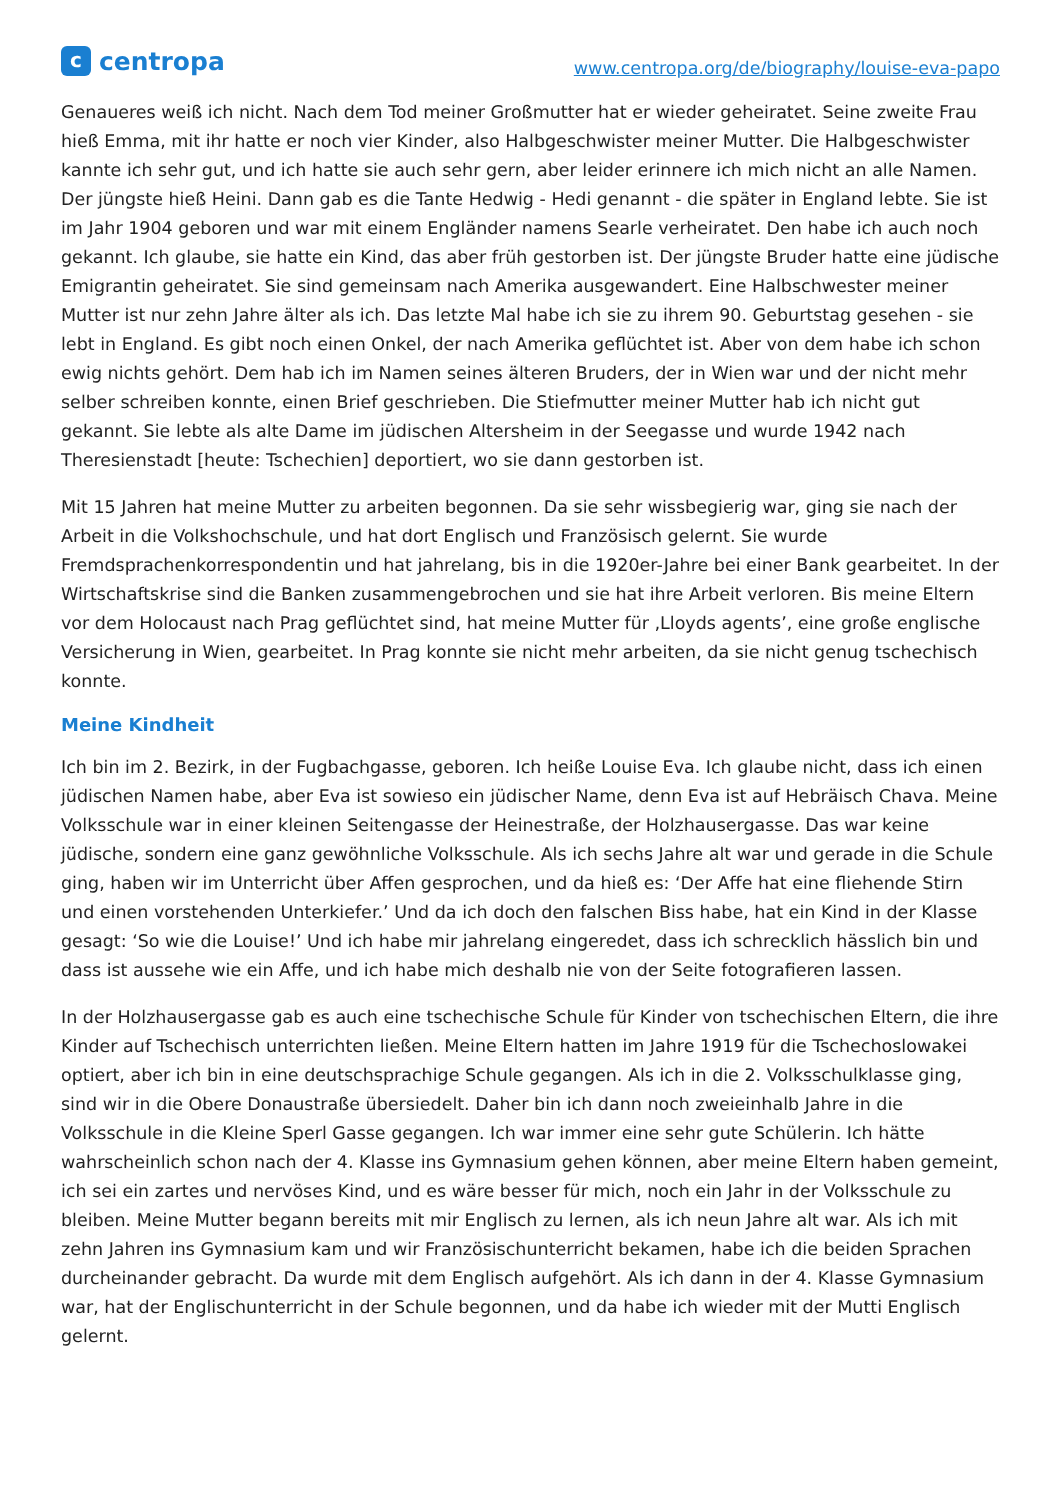c
centropa
www.centropa.org/de/biography/louise-eva-papo
Genaueres weiß ich nicht. Nach dem Tod meiner Großmutter hat er wieder geheiratet. Seine zweite Frau hieß Emma, mit ihr hatte er noch vier Kinder, also Halbgeschwister meiner Mutter. Die Halbgeschwister kannte ich sehr gut, und ich hatte sie auch sehr gern, aber leider erinnere ich mich nicht an alle Namen. Der jüngste hieß Heini. Dann gab es die Tante Hedwig - Hedi genannt - die später in England lebte. Sie ist im Jahr 1904 geboren und war mit einem Engländer namens Searle verheiratet. Den habe ich auch noch gekannt. Ich glaube, sie hatte ein Kind, das aber früh gestorben ist. Der jüngste Bruder hatte eine jüdische Emigrantin geheiratet. Sie sind gemeinsam nach Amerika ausgewandert. Eine Halbschwester meiner Mutter ist nur zehn Jahre älter als ich. Das letzte Mal habe ich sie zu ihrem 90. Geburtstag gesehen - sie lebt in England. Es gibt noch einen Onkel, der nach Amerika geflüchtet ist. Aber von dem habe ich schon ewig nichts gehört. Dem hab ich im Namen seines älteren Bruders, der in Wien war und der nicht mehr selber schreiben konnte, einen Brief geschrieben. Die Stiefmutter meiner Mutter hab ich nicht gut gekannt. Sie lebte als alte Dame im jüdischen Altersheim in der Seegasse und wurde 1942 nach Theresienstadt [heute: Tschechien] deportiert, wo sie dann gestorben ist.
Mit 15 Jahren hat meine Mutter zu arbeiten begonnen. Da sie sehr wissbegierig war, ging sie nach der Arbeit in die Volkshochschule, und hat dort Englisch und Französisch gelernt. Sie wurde Fremdsprachenkorrespondentin und hat jahrelang, bis in die 1920er-Jahre bei einer Bank gearbeitet. In der Wirtschaftskrise sind die Banken zusammengebrochen und sie hat ihre Arbeit verloren. Bis meine Eltern vor dem Holocaust nach Prag geflüchtet sind, hat meine Mutter für ‚Lloyds agents’, eine große englische Versicherung in Wien, gearbeitet. In Prag konnte sie nicht mehr arbeiten, da sie nicht genug tschechisch konnte.
Meine Kindheit
Ich bin im 2. Bezirk, in der Fugbachgasse, geboren. Ich heiße Louise Eva. Ich glaube nicht, dass ich einen jüdischen Namen habe, aber Eva ist sowieso ein jüdischer Name, denn Eva ist auf Hebräisch Chava. Meine Volksschule war in einer kleinen Seitengasse der Heinestraße, der Holzhausergasse. Das war keine jüdische, sondern eine ganz gewöhnliche Volksschule. Als ich sechs Jahre alt war und gerade in die Schule ging, haben wir im Unterricht über Affen gesprochen, und da hieß es: ‘Der Affe hat eine fliehende Stirn und einen vorstehenden Unterkiefer.’ Und da ich doch den falschen Biss habe, hat ein Kind in der Klasse gesagt: ‘So wie die Louise!’ Und ich habe mir jahrelang eingeredet, dass ich schrecklich hässlich bin und dass ist aussehe wie ein Affe, und ich habe mich deshalb nie von der Seite fotografieren lassen.
In der Holzhausergasse gab es auch eine tschechische Schule für Kinder von tschechischen Eltern, die ihre Kinder auf Tschechisch unterrichten ließen. Meine Eltern hatten im Jahre 1919 für die Tschechoslowakei optiert, aber ich bin in eine deutschsprachige Schule gegangen. Als ich in die 2. Volksschulklasse ging, sind wir in die Obere Donaustraße übersiedelt. Daher bin ich dann noch zweieinhalb Jahre in die Volksschule in die Kleine Sperl Gasse gegangen. Ich war immer eine sehr gute Schülerin. Ich hätte wahrscheinlich schon nach der 4. Klasse ins Gymnasium gehen können, aber meine Eltern haben gemeint, ich sei ein zartes und nervöses Kind, und es wäre besser für mich, noch ein Jahr in der Volksschule zu bleiben. Meine Mutter begann bereits mit mir Englisch zu lernen, als ich neun Jahre alt war. Als ich mit zehn Jahren ins Gymnasium kam und wir Französischunterricht bekamen, habe ich die beiden Sprachen durcheinander gebracht. Da wurde mit dem Englisch aufgehört. Als ich dann in der 4. Klasse Gymnasium war, hat der Englischunterricht in der Schule begonnen, und da habe ich wieder mit der Mutti Englisch gelernt.